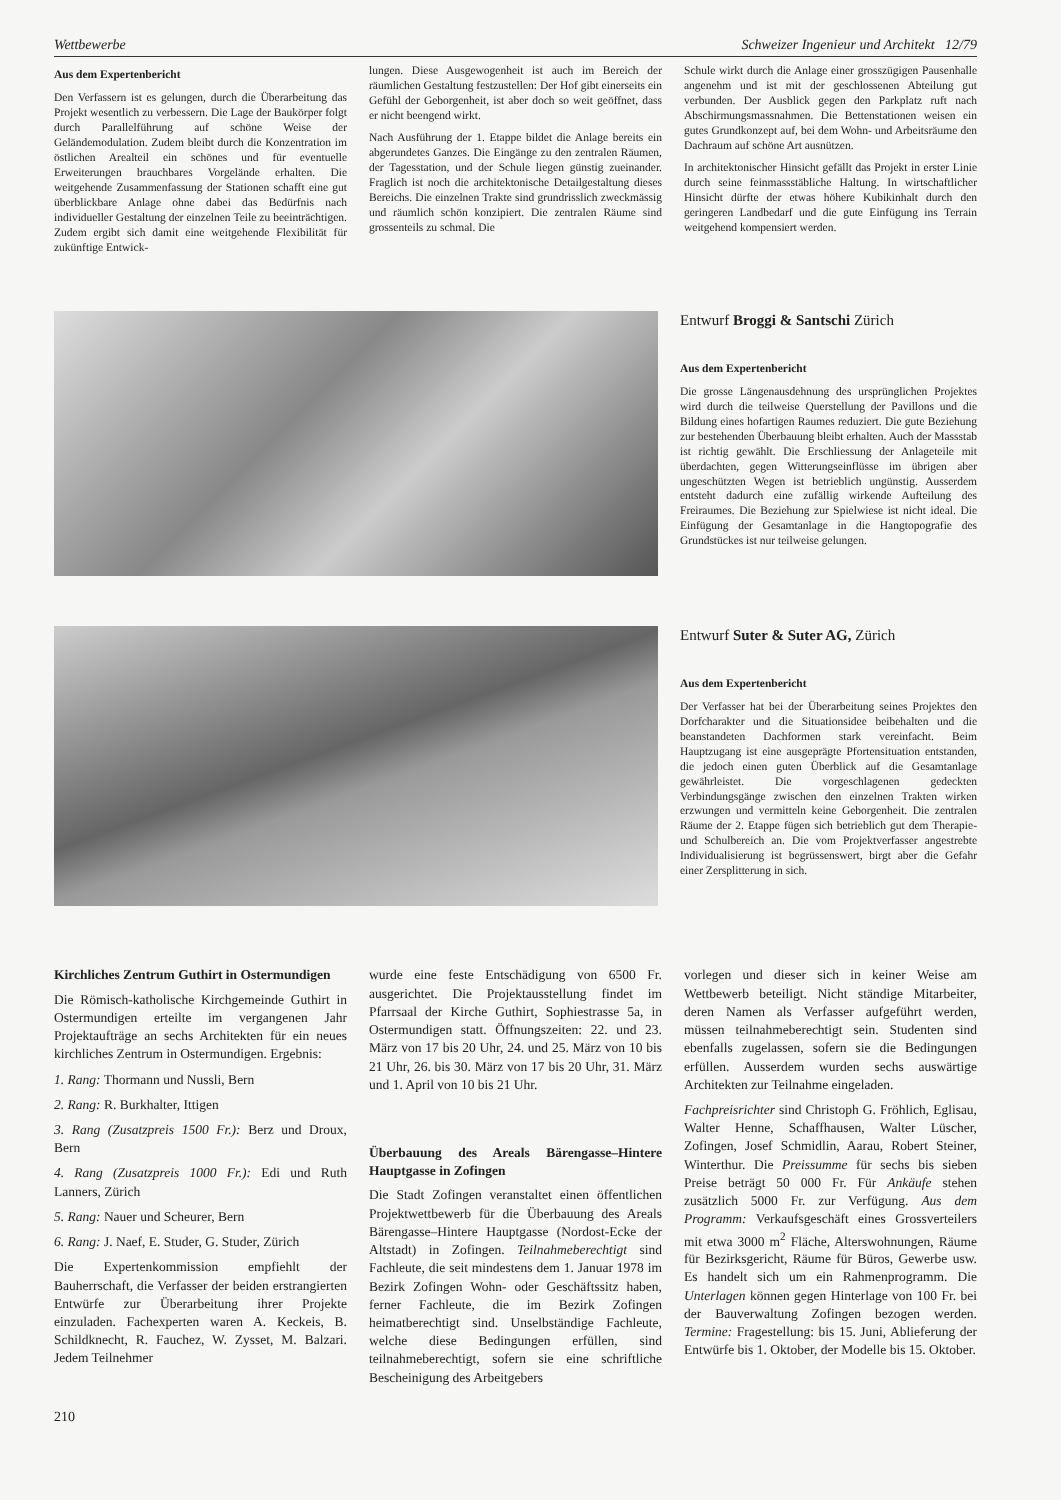Wettbewerbe Schweizer Ingenieur und Architekt 12/79
Aus dem Expertenbericht
Den Verfassern ist es gelungen, durch die Überarbeitung das Projekt wesentlich zu verbessern. Die Lage der Baukörper folgt durch Parallelführung auf schöne Weise der Geländemodulation. Zudem bleibt durch die Konzentration im östlichen Arealteil ein schönes und für eventuelle Erweiterungen brauchbares Vorgelände erhalten. Die weitgehende Zusammenfassung der Stationen schafft eine gut überblickbare Anlage ohne dabei das Bedürfnis nach individueller Gestaltung der einzelnen Teile zu beeinträchtigen. Zudem ergibt sich damit eine weitgehende Flexibilität für zukünftige Entwick-
lungen. Diese Ausgewogenheit ist auch im Bereich der räumlichen Gestaltung festzustellen: Der Hof gibt einerseits ein Gefühl der Geborgenheit, ist aber doch so weit geöffnet, dass er nicht beengend wirkt.
Nach Ausführung der 1. Etappe bildet die Anlage bereits ein abgerundetes Ganzes. Die Eingänge zu den zentralen Räumen, der Tagesstation, und der Schule liegen günstig zueinander. Fraglich ist noch die architektonische Detailgestaltung dieses Bereichs. Die einzelnen Trakte sind grundrisslich zweckmässig und räumlich schön konzipiert. Die zentralen Räume sind grossenteils zu schmal. Die
Schule wirkt durch die Anlage einer grosszügigen Pausenhalle angenehm und ist mit der geschlossenen Abteilung gut verbunden. Der Ausblick gegen den Parkplatz ruft nach Abschirmungsmassnahmen. Die Bettenstationen weisen ein gutes Grundkonzept auf, bei dem Wohn- und Arbeitsräume den Dachraum auf schöne Art ausnützen.
In architektonischer Hinsicht gefällt das Projekt in erster Linie durch seine feinmassstäbliche Haltung. In wirtschaftlicher Hinsicht dürfte der etwas höhere Kubikinhalt durch den geringeren Landbedarf und die gute Einfügung ins Terrain weitgehend kompensiert werden.
Entwurf Broggi & Santschi Zürich
Aus dem Expertenbericht
Die grosse Längenausdehnung des ursprünglichen Projektes wird durch die teilweise Querstellung der Pavillons und die Bildung eines hofartigen Raumes reduziert. Die gute Beziehung zur bestehenden Überbauung bleibt erhalten. Auch der Massstab ist richtig gewählt. Die Erschliessung der Anlageteile mit überdachten, gegen Witterungseinflüsse im übrigen aber ungeschützten Wegen ist betrieblich ungünstig. Ausserdem entsteht dadurch eine zufällig wirkende Aufteilung des Freiraumes. Die Beziehung zur Spielwiese ist nicht ideal. Die Einfügung der Gesamtanlage in die Hangtopografie des Grundstückes ist nur teilweise gelungen.
Entwurf Suter & Suter AG, Zürich
Aus dem Expertenbericht
Der Verfasser hat bei der Überarbeitung seines Projektes den Dorfcharakter und die Situationsidee beibehalten und die beanstandeten Dachformen stark vereinfacht. Beim Hauptzugang ist eine ausgeprägte Pfortensituation entstanden, die jedoch einen guten Überblick auf die Gesamtanlage gewährleistet. Die vorgeschlagenen gedeckten Verbindungsgänge zwischen den einzelnen Trakten wirken erzwungen und vermitteln keine Geborgenheit. Die zentralen Räume der 2. Etappe fügen sich betrieblich gut dem Therapie- und Schulbereich an. Die vom Projektverfasser angestrebte Individualisierung ist begrüssenswert, birgt aber die Gefahr einer Zersplitterung in sich.
Kirchliches Zentrum Guthirt in Ostermundigen
Die Römisch-katholische Kirchgemeinde Guthirt in Ostermundigen erteilte im vergangenen Jahr Projektaufträge an sechs Architekten für ein neues kirchliches Zentrum in Ostermundigen. Ergebnis:
1. Rang: Thormann und Nussli, Bern
2. Rang: R. Burkhalter, Ittigen
3. Rang (Zusatzpreis 1500 Fr.): Berz und Droux, Bern
4. Rang (Zusatzpreis 1000 Fr.): Edi und Ruth Lanners, Zürich
5. Rang: Nauer und Scheurer, Bern
6. Rang: J. Naef, E. Studer, G. Studer, Zürich
Die Expertenkommission empfiehlt der Bauherrschaft, die Verfasser der beiden erstrangierten Entwürfe zur Überarbeitung ihrer Projekte einzuladen. Fachexperten waren A. Keckeis, B. Schildknecht, R. Fauchez, W. Zysset, M. Balzari. Jedem Teilnehmer
wurde eine feste Entschädigung von 6500 Fr. ausgerichtet. Die Projektausstellung findet im Pfarrsaal der Kirche Guthirt, Sophiestrasse 5a, in Ostermundigen statt. Öffnungszeiten: 22. und 23. März von 17 bis 20 Uhr, 24. und 25. März von 10 bis 21 Uhr, 26. bis 30. März von 17 bis 20 Uhr, 31. März und 1. April von 10 bis 21 Uhr.
Überbauung des Areals Bärengasse–Hintere Hauptgasse in Zofingen
Die Stadt Zofingen veranstaltet einen öffentlichen Projektwettbewerb für die Überbauung des Areals Bärengasse–Hintere Hauptgasse (Nordost-Ecke der Altstadt) in Zofingen. Teilnahmeberechtigt sind Fachleute, die seit mindestens dem 1. Januar 1978 im Bezirk Zofingen Wohn- oder Geschäftssitz haben, ferner Fachleute, die im Bezirk Zofingen heimatberechtigt sind. Unselbständige Fachleute, welche diese Bedingungen erfüllen, sind teilnahmeberechtigt, sofern sie eine schriftliche Bescheinigung des Arbeitgebers
vorlegen und dieser sich in keiner Weise am Wettbewerb beteiligt. Nicht ständige Mitarbeiter, deren Namen als Verfasser aufgeführt werden, müssen teilnahmeberechtigt sein. Studenten sind ebenfalls zugelassen, sofern sie die Bedingungen erfüllen. Ausserdem wurden sechs auswärtige Architekten zur Teilnahme eingeladen.
Fachpreisrichter sind Christoph G. Fröhlich, Eglisau, Walter Henne, Schaffhausen, Walter Lüscher, Zofingen, Josef Schmidlin, Aarau, Robert Steiner, Winterthur. Die Preissumme für sechs bis sieben Preise beträgt 50 000 Fr. Für Ankäufe stehen zusätzlich 5000 Fr. zur Verfügung. Aus dem Programm: Verkaufsgeschäft eines Grossverteilers mit etwa 3000 m<sup>2</sup> Fläche, Alterswohnungen, Räume für Bezirksgericht, Räume für Büros, Gewerbe usw. Es handelt sich um ein Rahmenprogramm. Die Unterlagen können gegen Hinterlage von 100 Fr. bei der Bauverwaltung Zofingen bezogen werden. Termine: Fragestellung: bis 15. Juni, Ablieferung der Entwürfe bis 1. Oktober, der Modelle bis 15. Oktober.
210